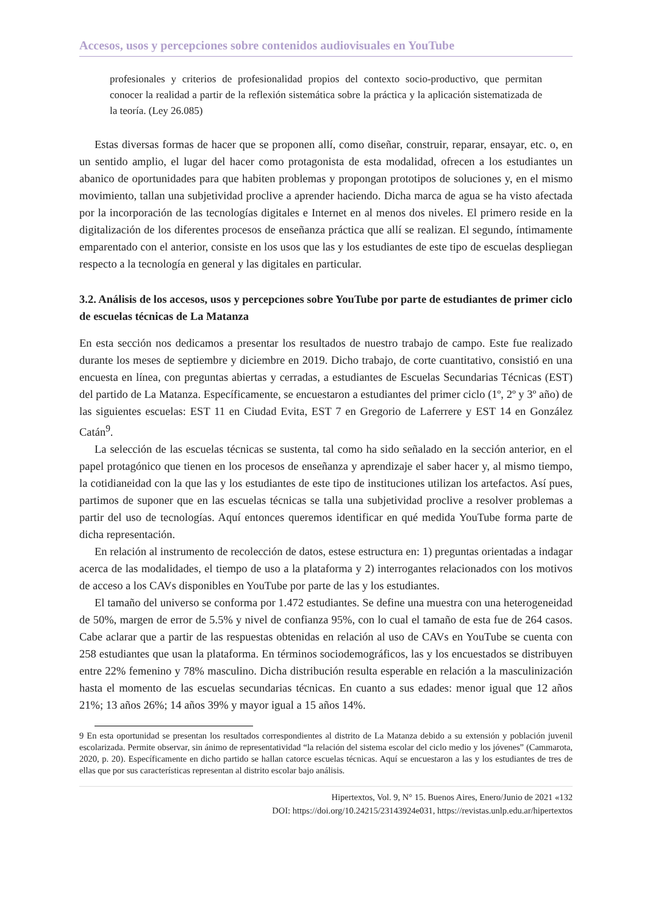Accesos, usos y percepciones sobre contenidos audiovisuales en YouTube
profesionales y criterios de profesionalidad propios del contexto socio-productivo, que permitan conocer la realidad a partir de la reflexión sistemática sobre la práctica y la aplicación sistematizada de la teoría. (Ley 26.085)
Estas diversas formas de hacer que se proponen allí, como diseñar, construir, reparar, ensayar, etc. o, en un sentido amplio, el lugar del hacer como protagonista de esta modalidad, ofrecen a los estudiantes un abanico de oportunidades para que habiten problemas y propongan prototipos de soluciones y, en el mismo movimiento, tallan una subjetividad proclive a aprender haciendo. Dicha marca de agua se ha visto afectada por la incorporación de las tecnologías digitales e Internet en al menos dos niveles. El primero reside en la digitalización de los diferentes procesos de enseñanza práctica que allí se realizan. El segundo, íntimamente emparentado con el anterior, consiste en los usos que las y los estudiantes de este tipo de escuelas despliegan respecto a la tecnología en general y las digitales en particular.
3.2. Análisis de los accesos, usos y percepciones sobre YouTube por parte de estudiantes de primer ciclo de escuelas técnicas de La Matanza
En esta sección nos dedicamos a presentar los resultados de nuestro trabajo de campo. Este fue realizado durante los meses de septiembre y diciembre en 2019. Dicho trabajo, de corte cuantitativo, consistió en una encuesta en línea, con preguntas abiertas y cerradas, a estudiantes de Escuelas Secundarias Técnicas (EST) del partido de La Matanza. Específicamente, se encuestaron a estudiantes del primer ciclo (1º, 2º y 3º año) de las siguientes escuelas: EST 11 en Ciudad Evita, EST 7 en Gregorio de Laferrere y EST 14 en González Catán<sup>9</sup>.
La selección de las escuelas técnicas se sustenta, tal como ha sido señalado en la sección anterior, en el papel protagónico que tienen en los procesos de enseñanza y aprendizaje el saber hacer y, al mismo tiempo, la cotidianeidad con la que las y los estudiantes de este tipo de instituciones utilizan los artefactos. Así pues, partimos de suponer que en las escuelas técnicas se talla una subjetividad proclive a resolver problemas a partir del uso de tecnologías. Aquí entonces queremos identificar en qué medida YouTube forma parte de dicha representación.
En relación al instrumento de recolección de datos, estese estructura en: 1) preguntas orientadas a indagar acerca de las modalidades, el tiempo de uso a la plataforma y 2) interrogantes relacionados con los motivos de acceso a los CAVs disponibles en YouTube por parte de las y los estudiantes.
El tamaño del universo se conforma por 1.472 estudiantes. Se define una muestra con una heterogeneidad de 50%, margen de error de 5.5% y nivel de confianza 95%, con lo cual el tamaño de esta fue de 264 casos. Cabe aclarar que a partir de las respuestas obtenidas en relación al uso de CAVs en YouTube se cuenta con 258 estudiantes que usan la plataforma. En términos sociodemográficos, las y los encuestados se distribuyen entre 22% femenino y 78% masculino. Dicha distribución resulta esperable en relación a la masculinización hasta el momento de las escuelas secundarias técnicas. En cuanto a sus edades: menor igual que 12 años 21%; 13 años 26%; 14 años 39% y mayor igual a 15 años 14%.
9 En esta oportunidad se presentan los resultados correspondientes al distrito de La Matanza debido a su extensión y población juvenil escolarizada. Permite observar, sin ánimo de representatividad “la relación del sistema escolar del ciclo medio y los jóvenes” (Cammarota, 2020, p. 20). Específicamente en dicho partido se hallan catorce escuelas técnicas. Aquí se encuestaron a las y los estudiantes de tres de ellas que por sus características representan al distrito escolar bajo análisis.
Hipertextos, Vol. 9, N° 15. Buenos Aires, Enero/Junio de 2021 «132
DOI: https://doi.org/10.24215/23143924e031, https://revistas.unlp.edu.ar/hipertextos